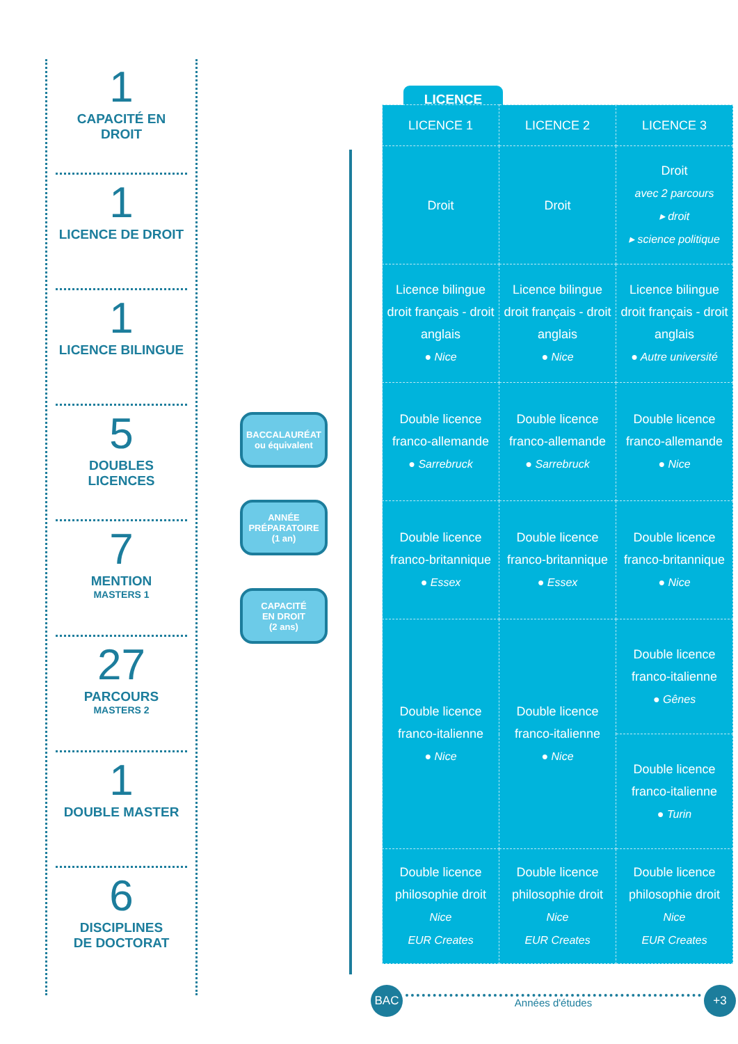1
CAPACITÉ EN DROIT
1
LICENCE DE DROIT
1
LICENCE BILINGUE
5
DOUBLES LICENCES
7
MENTION
MASTERS 1
27
PARCOURS
MASTERS 2
1
DOUBLE MASTER
6
DISCIPLINES
DE DOCTORAT
BACCALAURÉAT
ou équivalent
ANNÉE
PRÉPARATOIRE
(1 an)
CAPACITÉ
EN DROIT
(2 ans)
LICENCE
| LICENCE 1 | LICENCE 2 | LICENCE 3 |
| --- | --- | --- |
| Droit | Droit | Droit avec 2 parcours ▸ droit ▸ science politique |
| Licence bilingue droit français - droit anglais ● Nice | Licence bilingue droit français - droit anglais ● Nice | Licence bilingue droit français - droit anglais ● Autre université |
| Double licence franco-allemande ● Sarrebruck | Double licence franco-allemande ● Sarrebruck | Double licence franco-allemande ● Nice |
| Double licence franco-britannique ● Essex | Double licence franco-britannique ● Essex | Double licence franco-britannique ● Nice |
| Double licence franco-italienne ● Nice | Double licence franco-italienne ● Nice | Double licence franco-italienne ● Gênes |
| | | Double licence franco-italienne ● Turin |
| Double licence philosophie droit Nice EUR Creates | Double licence philosophie droit Nice EUR Creates | Double licence philosophie droit Nice EUR Creates |
BAC
Années d'études
+3